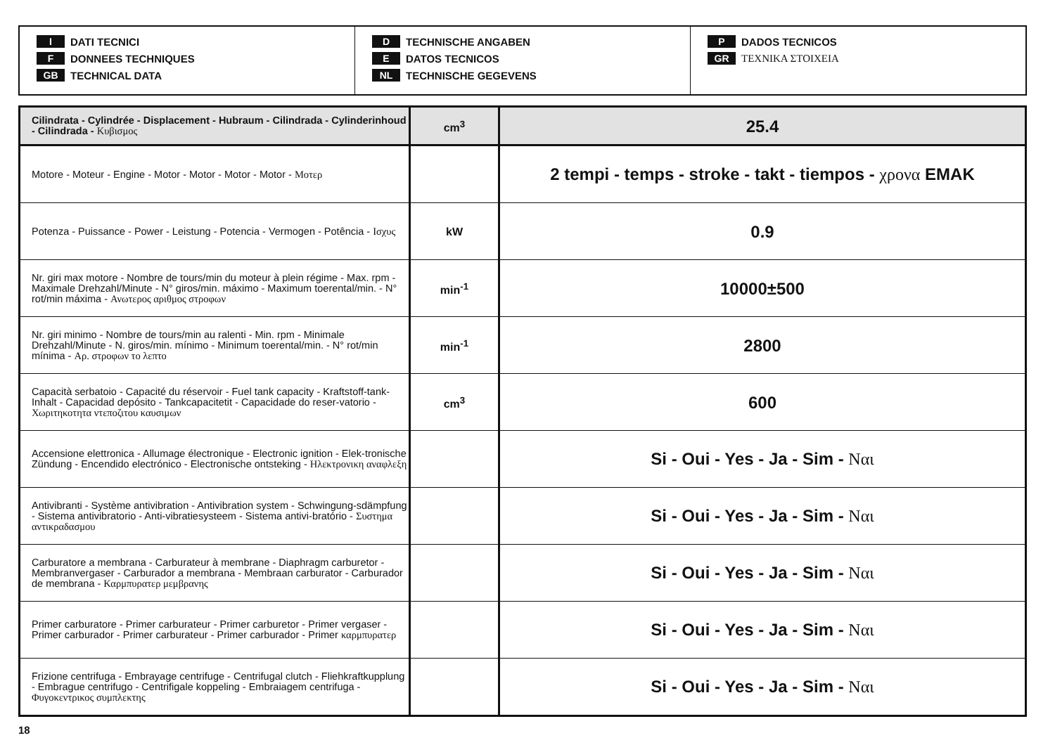I DATI TECNICI
F DONNEES TECHNIQUES
GB TECHNICAL DATA
D TECHNISCHE ANGABEN
E DATOS TECNICOS
NL TECHNISCHE GEGEVENS
P DADOS TECNICOS
GR ΤΕΧΝΙΚΑ ΣΤΟΙΧΕΙΑ
| Cilindrata - Cylindrée - Displacement - Hubraum - Cilindrada - Cylinderinhoud - Cilindrada - Κυβισμος | cm<sup>3</sup> | 25.4 |
| Motore - Moteur - Engine - Motor - Motor - Motor - Motor - Μοτερ | | 2 tempi - temps - stroke - takt - tiempos - χρονα EMAK |
| Potenza - Puissance - Power - Leistung - Potencia - Vermogen - Potência - Ισχυς | kW | 0.9 |
| Nr. giri max motore - Nombre de tours/min du moteur à plein régime - Max. rpm - Maximale Drehzahl/Minute - N° giros/min. máximo - Maximum toerental/min. - N° rot/min máxima - Ανωτερος αριθμος στροφων | min<sup>-1</sup> | 10000±500 |
| Nr. giri minimo - Nombre de tours/min au ralenti - Min. rpm - Minimale Drehzahl/Minute - N. giros/min. mínimo - Minimum toerental/min. - N° rot/min mínima - Αρ. στροφων το λεπτο | min<sup>-1</sup> | 2800 |
| Capacità serbatoio - Capacité du réservoir - Fuel tank capacity - Kraftstoff-tank-Inhalt - Capacidad depósito - Tankcapacitetit - Capacidade do reser-vatorio - Χωριτηκοτητα ντεποζιτου καυσιμων | cm<sup>3</sup> | 600 |
| Accensione elettronica - Allumage électronique - Electronic ignition - Elek-tronische Zündung - Encendido electrónico - Electronische ontsteking - Ηλεκτρονικη αναφλεξη | | Si - Oui - Yes - Ja - Sim - Ναι |
| Antivibranti - Système antivibration - Antivibration system - Schwingung-sdämpfung - Sistema antivibratorio - Anti-vibratiesysteem - Sistema antivi-bratório - Συστημα αντικραδασμου | | Si - Oui - Yes - Ja - Sim - Ναι |
| Carburatore a membrana - Carburateur à membrane - Diaphragm carburetor - Membranvergaser - Carburador a membrana - Membraan carburator - Carburador de membrana - Καρμπυρατερ μεμβρανης | | Si - Oui - Yes - Ja - Sim - Ναι |
| Primer carburatore - Primer carburateur - Primer carburetor - Primer vergaser - Primer carburador - Primer carburateur - Primer carburador - Primer καρμπυρατερ | | Si - Oui - Yes - Ja - Sim - Ναι |
| Frizione centrifuga - Embrayage centrifuge - Centrifugal clutch - Fliehkraftkupplung - Embrague centrifugo - Centrifigale koppeling - Embraiagem centrifuga - Φυγοκεντρικος συμπλεκτης | | Si - Oui - Yes - Ja - Sim - Ναι |
18